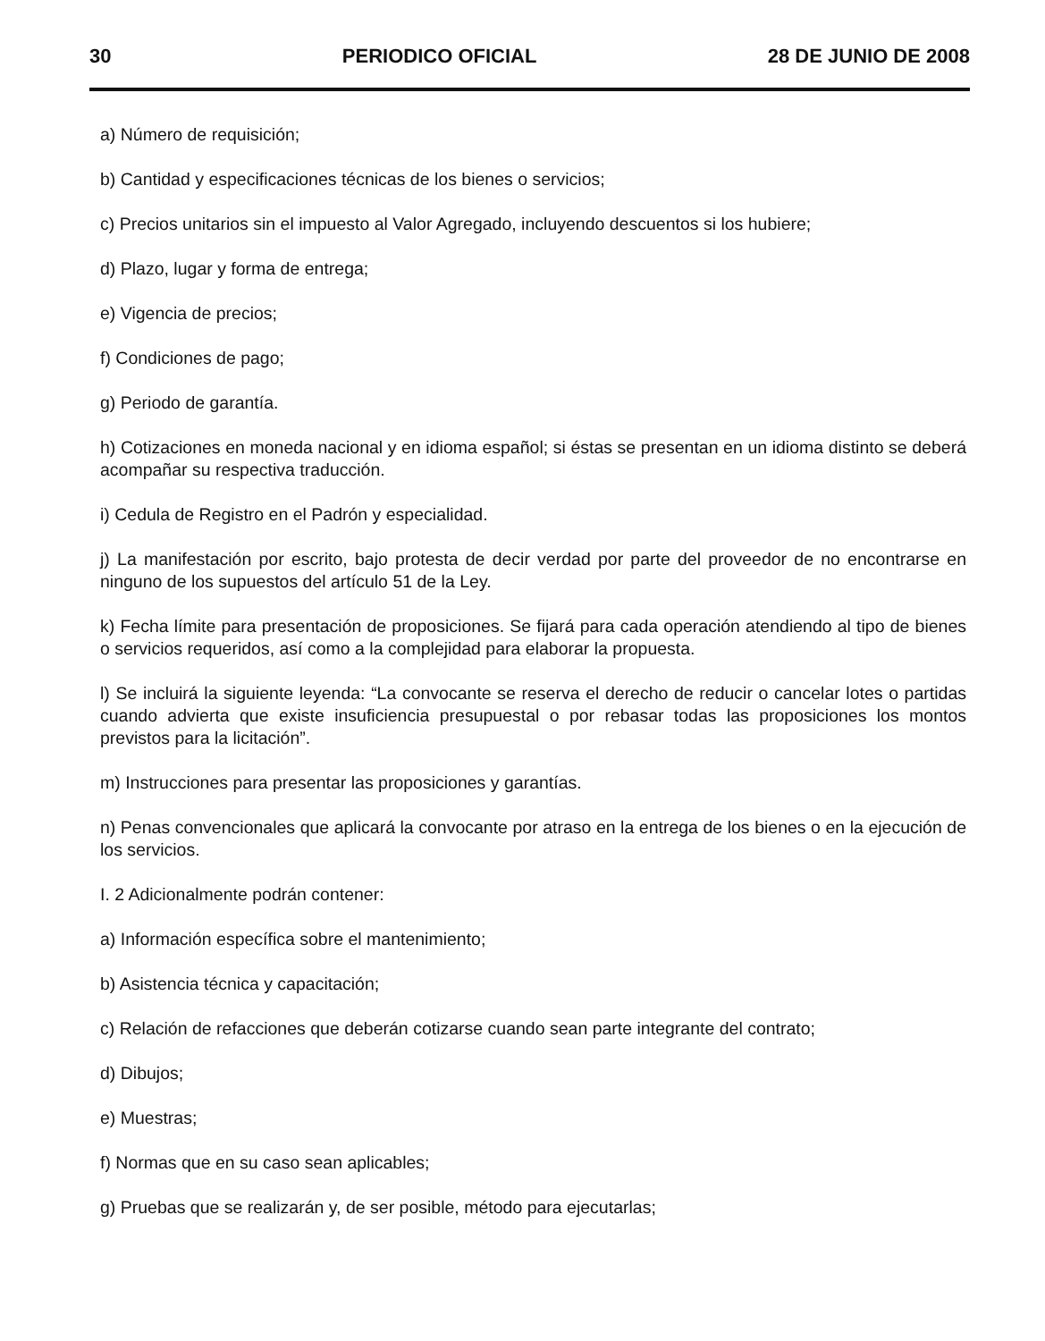30 PERIODICO OFICIAL 28 DE JUNIO DE 2008
a) Número de requisición;
b) Cantidad y especificaciones técnicas de los bienes o servicios;
c) Precios unitarios sin el impuesto al Valor Agregado, incluyendo descuentos si los hubiere;
d) Plazo, lugar y forma de entrega;
e) Vigencia de precios;
f) Condiciones de pago;
g) Periodo de garantía.
h) Cotizaciones en moneda nacional y en idioma español; si éstas se presentan en un idioma distinto se deberá acompañar su respectiva traducción.
i) Cedula de Registro en el Padrón y especialidad.
j) La manifestación por escrito, bajo protesta de decir verdad por parte del proveedor de no encontrarse en ninguno de los supuestos del artículo 51 de la Ley.
k) Fecha límite para presentación de proposiciones. Se fijará para cada operación atendiendo al tipo de bienes o servicios requeridos, así como a la complejidad para elaborar la propuesta.
l) Se incluirá la siguiente leyenda: “La convocante se reserva el derecho de reducir o cancelar lotes o partidas cuando advierta que existe insuficiencia presupuestal o por rebasar todas las proposiciones los montos previstos para la licitación”.
m) Instrucciones para presentar las proposiciones y garantías.
n) Penas convencionales que aplicará la convocante por atraso en la entrega de los bienes o en la ejecución de los servicios.
I. 2 Adicionalmente podrán contener:
a) Información específica sobre el mantenimiento;
b) Asistencia técnica y capacitación;
c) Relación de refacciones que deberán cotizarse cuando sean parte integrante del contrato;
d) Dibujos;
e) Muestras;
f) Normas que en su caso sean aplicables;
g) Pruebas que se realizarán y, de ser posible, método para ejecutarlas;